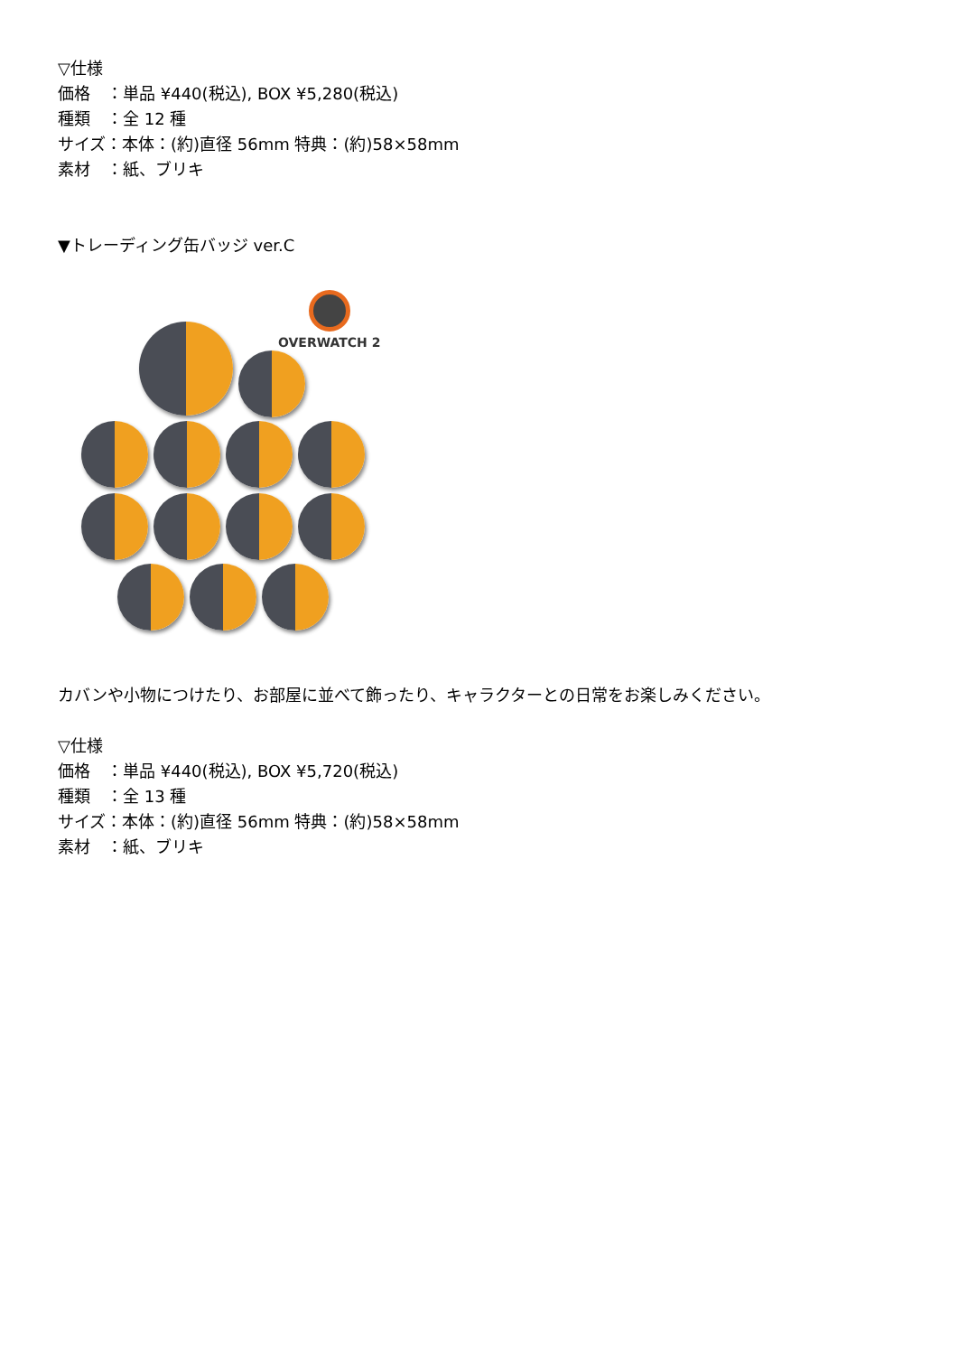▽仕様
価格　：単品 ¥440(税込), BOX ¥5,280(税込)
種類　：全 12 種
サイズ：本体：(約)直径 56mm 特典：(約)58×58mm
素材　：紙、ブリキ
▼トレーディング缶バッジ ver.C
OVERWATCH 2
カバンや小物につけたり、お部屋に並べて飾ったり、キャラクターとの日常をお楽しみください。
▽仕様
価格　：単品 ¥440(税込), BOX ¥5,720(税込)
種類　：全 13 種
サイズ：本体：(約)直径 56mm 特典：(約)58×58mm
素材　：紙、ブリキ